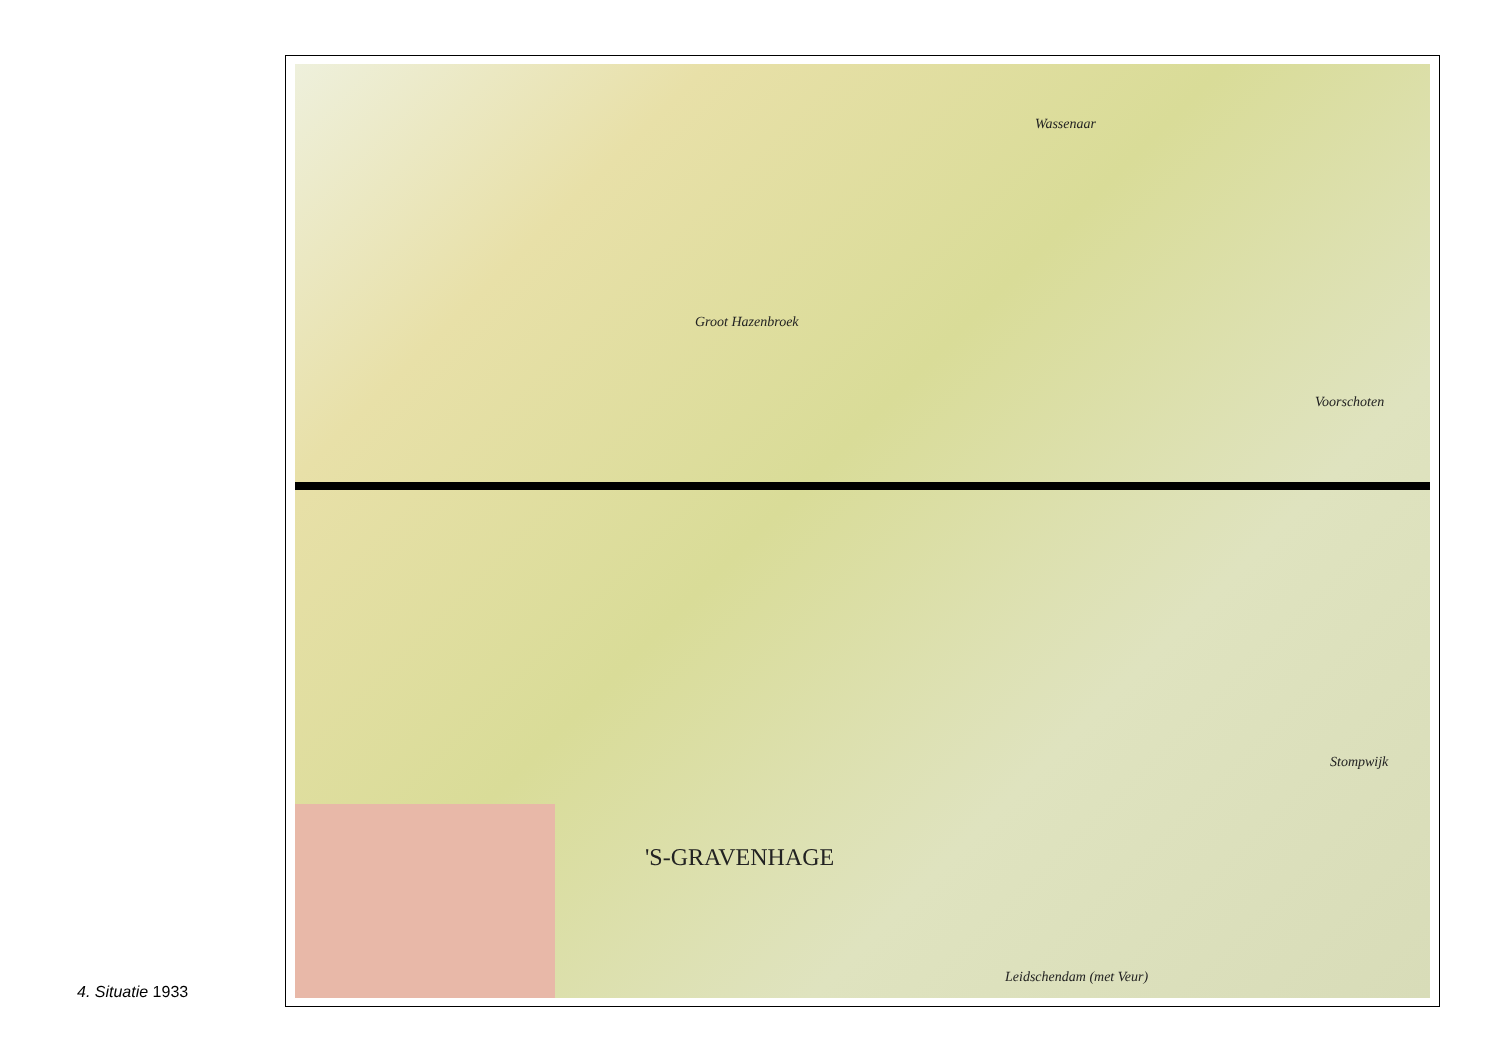Wassenaar
Voorschoten
Groot Hazenbroek
'S-GRAVENHAGE
Leidschendam (met Veur)
Stompwijk
4. Situatie 1933